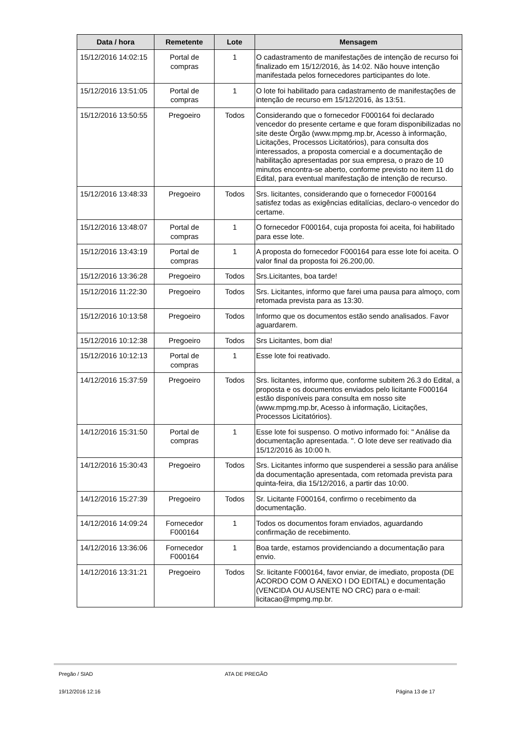| Data / hora | Remetente | Lote | Mensagem |
| --- | --- | --- | --- |
| 15/12/2016 14:02:15 | Portal de compras | 1 | O cadastramento de manifestações de intenção de recurso foi finalizado em 15/12/2016, às 14:02. Não houve intenção manifestada pelos fornecedores participantes do lote. |
| 15/12/2016 13:51:05 | Portal de compras | 1 | O lote foi habilitado para cadastramento de manifestações de intenção de recurso em 15/12/2016, às 13:51. |
| 15/12/2016 13:50:55 | Pregoeiro | Todos | Considerando que o fornecedor F000164 foi declarado vencedor do presente certame e que foram disponibilizadas no site deste Órgão (www.mpmg.mp.br, Acesso à informação, Licitações, Processos Licitatórios), para consulta dos interessados, a proposta comercial e a documentação de habilitação apresentadas por sua empresa, o prazo de 10 minutos encontra-se aberto, conforme previsto no item 11 do Edital, para eventual manifestação de intenção de recurso. |
| 15/12/2016 13:48:33 | Pregoeiro | Todos | Srs. licitantes, considerando que o fornecedor F000164 satisfez todas as exigências editalícias, declaro-o vencedor do certame. |
| 15/12/2016 13:48:07 | Portal de compras | 1 | O fornecedor F000164, cuja proposta foi aceita, foi habilitado para esse lote. |
| 15/12/2016 13:43:19 | Portal de compras | 1 | A proposta do fornecedor F000164 para esse lote foi aceita. O valor final da proposta foi 26.200,00. |
| 15/12/2016 13:36:28 | Pregoeiro | Todos | Srs.Licitantes, boa tarde! |
| 15/12/2016 11:22:30 | Pregoeiro | Todos | Srs. Licitantes, informo que farei uma pausa para almoço, com retomada prevista para as 13:30. |
| 15/12/2016 10:13:58 | Pregoeiro | Todos | Informo que os documentos estão sendo analisados. Favor aguardarem. |
| 15/12/2016 10:12:38 | Pregoeiro | Todos | Srs Licitantes, bom dia! |
| 15/12/2016 10:12:13 | Portal de compras | 1 | Esse lote foi reativado. |
| 14/12/2016 15:37:59 | Pregoeiro | Todos | Srs. licitantes, informo que, conforme subitem 26.3 do Edital, a proposta e os documentos enviados pelo licitante F000164 estão disponíveis para consulta em nosso site (www.mpmg.mp.br, Acesso à informação, Licitações, Processos Licitatórios). |
| 14/12/2016 15:31:50 | Portal de compras | 1 | Esse lote foi suspenso. O motivo informado foi: " Análise da documentação apresentada. ". O lote deve ser reativado dia 15/12/2016 às 10:00 h. |
| 14/12/2016 15:30:43 | Pregoeiro | Todos | Srs. Licitantes informo que suspenderei a sessão para análise da documentação apresentada, com retomada prevista para quinta-feira, dia 15/12/2016, a partir das 10:00. |
| 14/12/2016 15:27:39 | Pregoeiro | Todos | Sr. Licitante F000164, confirmo o recebimento da documentação. |
| 14/12/2016 14:09:24 | Fornecedor F000164 | 1 | Todos os documentos foram enviados, aguardando confirmação de recebimento. |
| 14/12/2016 13:36:06 | Fornecedor F000164 | 1 | Boa tarde, estamos providenciando a documentação para envio. |
| 14/12/2016 13:31:21 | Pregoeiro | Todos | Sr. licitante F000164, favor enviar, de imediato, proposta (DE ACORDO COM O ANEXO I DO EDITAL) e documentação (VENCIDA OU AUSENTE NO CRC) para o e-mail: licitacao@mpmg.mp.br. |
Pregão / SIAD ATA DE PREGÃO
19/12/2016 12:16 Página 13 de 17